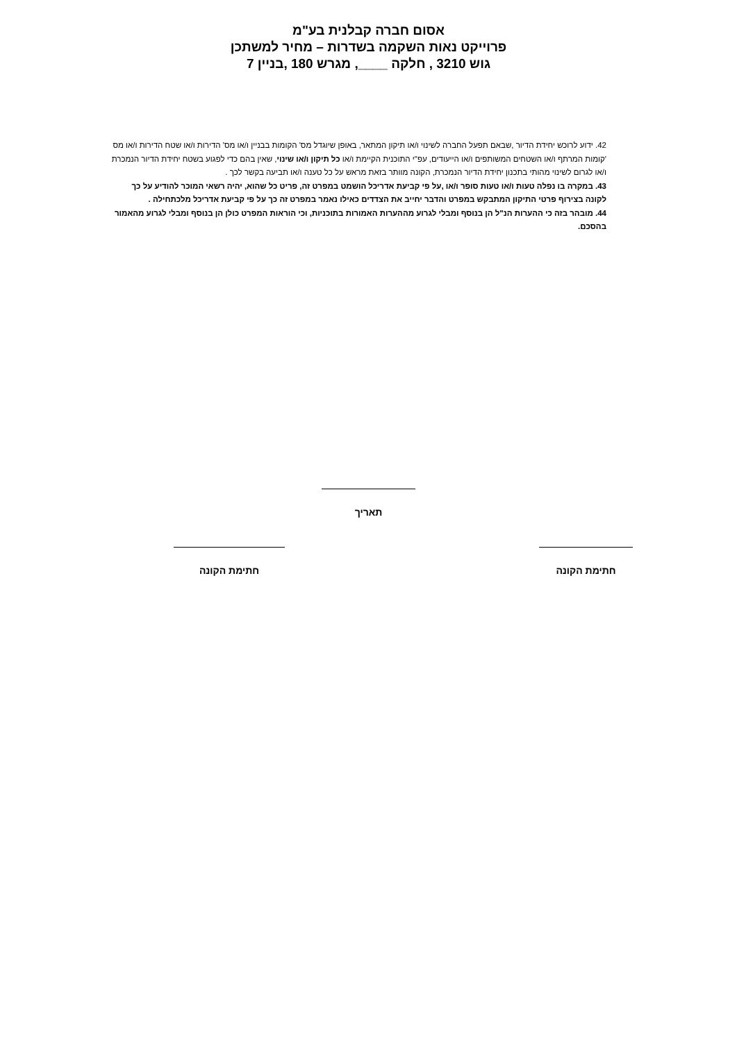אסום חברה קבלנית בע"מ
פרוייקט נאות השקמה בשדרות – מחיר למשתכן
גוש 3210 , חלקה ____, מגרש 180 ,בניין 7
42. ידוע לרוכש יחידת הדיור ,שבאם תפעל החברה לשינוי ו/או תיקון המתאר, באופן שיוגדל מס' הקומות בבניין ו/או מס' הדירות ו/או שטח הדירות ו/או מס 'קומות המרתף ו/או השטחים המשותפים ו/או הייעודים, עפ"י התוכנית הקיימת ו/או כל תיקון ו/או שינוי, שאין בהם כדי לפגוע בשטח יחידת הדיור הנמכרת ו/או לגרום לשינוי מהותי בתכנון יחידת הדיור הנמכרת, הקונה מוותר בזאת מראש על כל טענה ו/או תביעה בקשר לכך .
43. במקרה בו נפלה טעות ו/או טעות סופר ו/או ,על פי קביעת אדריכל הושמט במפרט זה, פריט כל שהוא, יהיה רשאי המוכר להודיע על כך לקונה בצירוף פרטי התיקון המתבקש במפרט והדבר יחייב את הצדדים כאילו נאמר במפרט זה כך על פי קביעת אדריכל מלכתחילה .
44. מובהר בזה כי ההערות הנ"ל הן בנוסף ומבלי לגרוע מההערות האמורות בתוכניות, וכי הוראות המפרט כולן הן בנוסף ומבלי לגרוע מהאמור בהסכם.
תאריך
חתימת הקונה חתימת הקונה